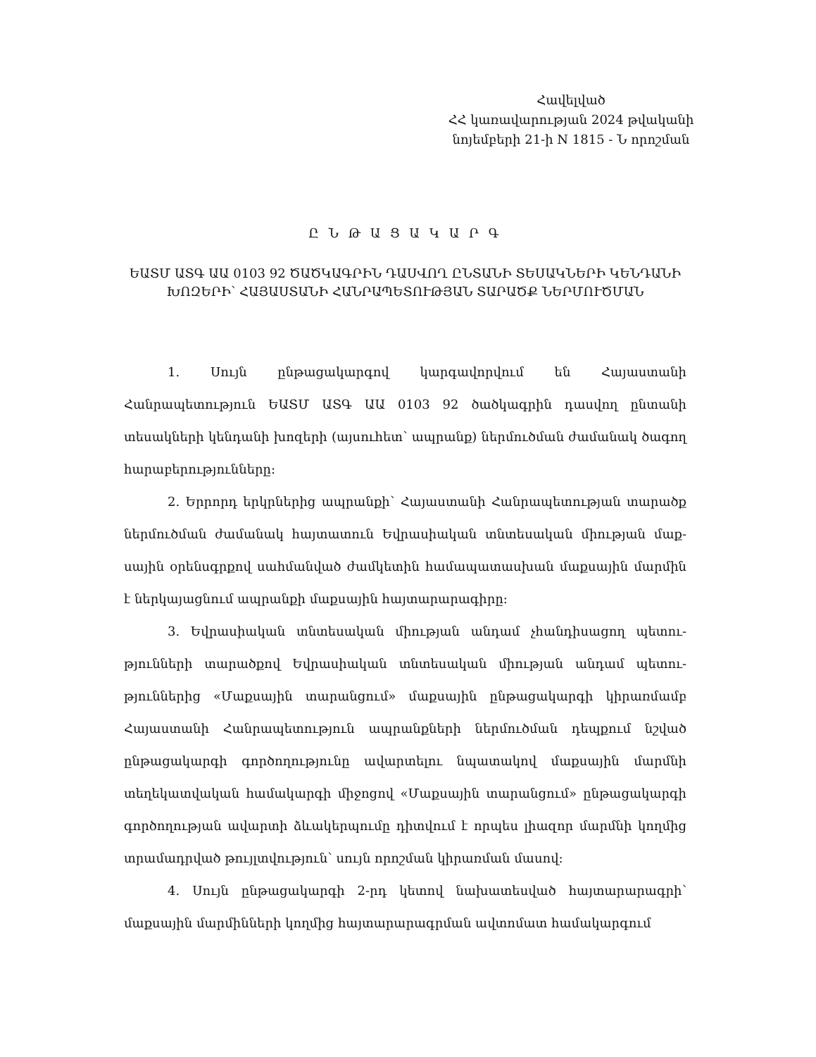Հավելված
ՀՀ կառավարության 2024 թվականի
նոյեմբերի 21-ի N 1815 - Ն որոշման
Ը Ն Թ Ա Ց Ա Կ Ա Ր Գ
ԵԱՏՄ ԱՏԳ ԱԱ 0103 92 ԾԱԾԿԱԳՐԻՆ ԴԱՍՎՈՂ ԸՆՏԱՆԻ ՏԵՍԱԿՆԵՐԻ ԿԵՆԴԱՆԻ ԽՈԶԵՐԻ՝ ՀԱՅԱՍՏԱՆԻ ՀԱՆՐԱՊԵՏՈՒԹՅԱՆ ՏԱՐԱԾՔ ՆԵՐՄՈՒԾՄԱՆ
1. Սույն ընթացակարգով կարգավորվում են Հայաստանի Հանրապետություն ԵԱՏՄ ԱՏԳ ԱԱ 0103 92 ծածկագրին դասվող ընտանի տեսակների կենդանի խոզերի (այսուհետ՝ ապրանք) ներմուծման ժամանակ ծագող հարաբերություն­ները:
2. Երրորդ երկրներից ապրանքի՝ Հայաստանի Հանրապետության տարածք ներմուծման ժամանակ հայտատուն Եվրասիական տնտեսական միության մաք­սային օրենսգրքով սահմանված ժամկետին համապատասխան մաքսային մարմին է ներկայացնում ապրանքի մաքսային հայտարարագիրը:
3. Եվրասիական տնտեսական միության անդամ չհանդիսացող պետու­թյունների տարածքով Եվրասիական տնտեսական միության անդամ պետու­թյուններից «Մաքսային տարանցում» մաքսային ընթացակարգի կիրառմամբ Հայաստանի Հանրապետություն ապրանքների ներմուծման դեպքում նշված ընթացակարգի գործողությունը ավարտելու նպատակով մաքսային մարմնի տեղեկատվական համակարգի միջոցով «Մաքսային տարանցում» ընթացա­կարգի գործողության ավարտի ձևակերպումը դիտվում է որպես լիազոր մարմնի կողմից տրամադրված թույլտվություն՝ սույն որոշման կիրառման մասով:
4. Սույն ընթացակարգի 2-րդ կետով նախատեսված հայտարարագրի՝ մաքսային մարմինների կողմից հայտարարագրման ավտոմատ համակարգում